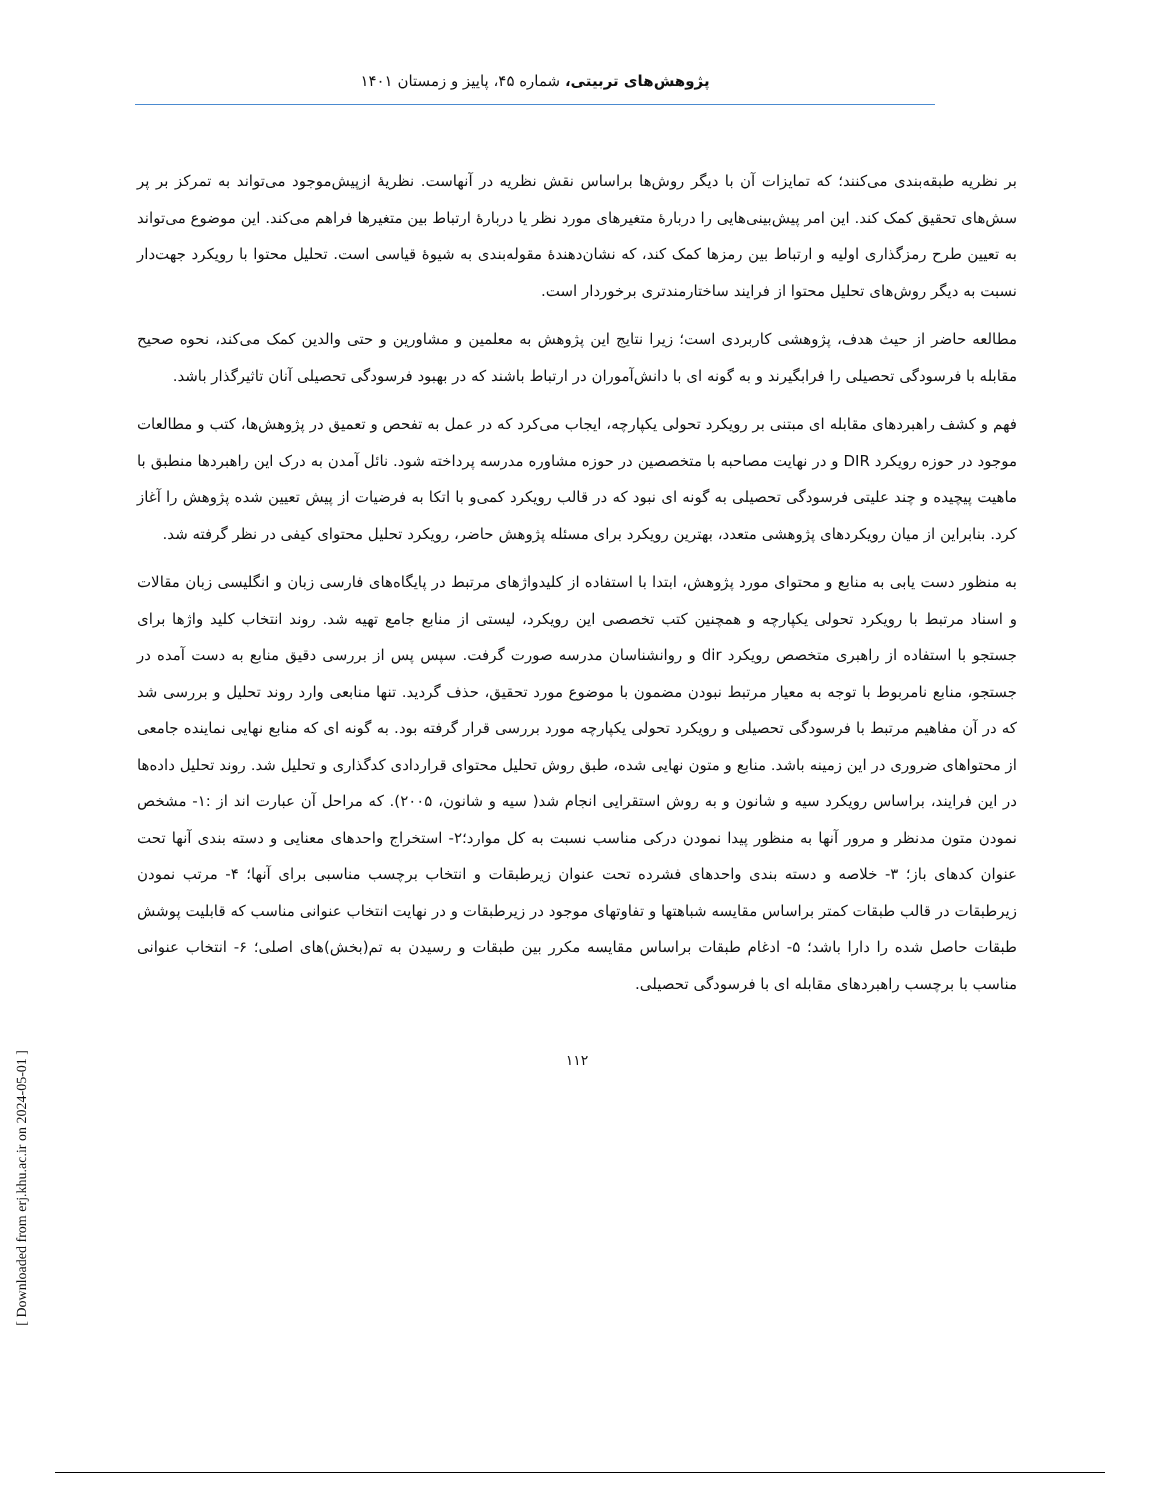پژوهش‌های تربیتی، شماره ۴۵، پاییز و زمستان ۱۴۰۱
بر نظریه طبقه‌بندی می‌کنند؛ که تمایزات آن با دیگر روش‌ها براساس نقش نظریه در آنهاست. نظریهٔ ازپیش‌موجود می‌تواند به تمرکز بر پر سش‌های تحقیق کمک کند. این امر پیش‌بینی‌هایی را دربارهٔ متغیرهای مورد نظر یا دربارهٔ ارتباط بین متغیرها فراهم می‌کند. این موضوع می‌تواند به تعیین طرح رمزگذاری اولیه و ارتباط بین رمزها کمک کند، که نشان‌دهندهٔ مقوله‌بندی به شیوهٔ قیاسی است. تحلیل محتوا با رویکرد جهت‌دار نسبت به دیگر روش‌های تحلیل محتوا از فرایند ساختارمندتری برخوردار است.
مطالعه حاضر از حیث هدف، پژوهشی کاربردی است؛ زیرا نتایج این پژوهش به معلمین و مشاورین و حتی والدین کمک می‌کند، نحوه صحیح مقابله با فرسودگی تحصیلی را فرابگیرند و به گونه ای با دانش‌آموران در ارتباط باشند که در بهبود فرسودگی تحصیلی آنان تاثیرگذار باشد.
فهم و کشف راهبردهای مقابله ای مبتنی بر رویکرد تحولی یکپارچه، ایجاب می‌کرد که در عمل به تفحص و تعمیق در پژوهش‌ها، کتب و مطالعات موجود در حوزه رویکرد DIR و در نهایت مصاحبه با متخصصین در حوزه مشاوره مدرسه پرداخته شود. نائل آمدن به درک این راهبردها منطبق با ماهیت پیچیده و چند علیتی فرسودگی تحصیلی به گونه ای نبود که در قالب رویکرد کمی‌و با اتکا به فرضیات از پیش تعیین شده پژوهش را آغاز کرد. بنابراین از میان رویکردهای پژوهشی متعدد، بهترین رویکرد برای مسئله پژوهش حاضر، رویکرد تحلیل محتوای کیفی در نظر گرفته شد.
به منظور دست یابی به منابع و محتوای مورد پژوهش، ابتدا با استفاده از کلیدواژهای مرتبط در پایگاه‌های فارسی زبان و انگلیسی زبان مقالات و اسناد مرتبط با رویکرد تحولی یکپارچه و همچنین کتب تخصصی این رویکرد، لیستی از منابع جامع تهیه شد. روند انتخاب کلید واژها برای جستجو با استفاده از راهبری متخصص رویکرد dir و روانشناسان مدرسه صورت گرفت. سپس پس از بررسی دقیق منابع به دست آمده در جستجو، منابع نامربوط با توجه به معیار مرتبط نبودن مضمون با موضوع مورد تحقیق، حذف گردید. تنها منابعی وارد روند تحلیل و بررسی شد که در آن مفاهیم مرتبط با فرسودگی تحصیلی و رویکرد تحولی یکپارچه مورد بررسی قرار گرفته بود. به گونه ای که منابع نهایی نماینده جامعی از محتواهای ضروری در این زمینه باشد. منابع و متون نهایی شده، طبق روش تحلیل محتوای قراردادی کدگذاری و تحلیل شد. روند تحلیل داده‌ها در این فرایند، براساس رویکرد سیه و شانون و به روش استقرایی انجام شد( سیه و شانون، ۲۰۰۵). که مراحل آن عبارت اند از :۱- مشخص نمودن متون مدنظر و مرور آنها به منظور پیدا نمودن درکی مناسب نسبت به کل موارد؛۲- استخراج واحدهای معنایی و دسته بندی آنها تحت عنوان کدهای باز؛ ۳- خلاصه و دسته بندی واحدهای فشرده تحت عنوان زیرطبقات و انتخاب برچسب مناسبی برای آنها؛ ۴- مرتب نمودن زیرطبقات در قالب طبقات کمتر براساس مقایسه شباهتها و تفاوتهای موجود در زیرطبقات و در نهایت انتخاب عنوانی مناسب که قابلیت پوشش طبقات حاصل شده را دارا باشد؛ ۵- ادغام طبقات براساس مقایسه مکرر بین طبقات و رسیدن به تم(بخش)های اصلی؛ ۶- انتخاب عنوانی مناسب با برچسب راهبردهای مقابله ای با فرسودگی تحصیلی.
۱۱۲
[ Downloaded from erj.khu.ac.ir on 2024-05-01 ]